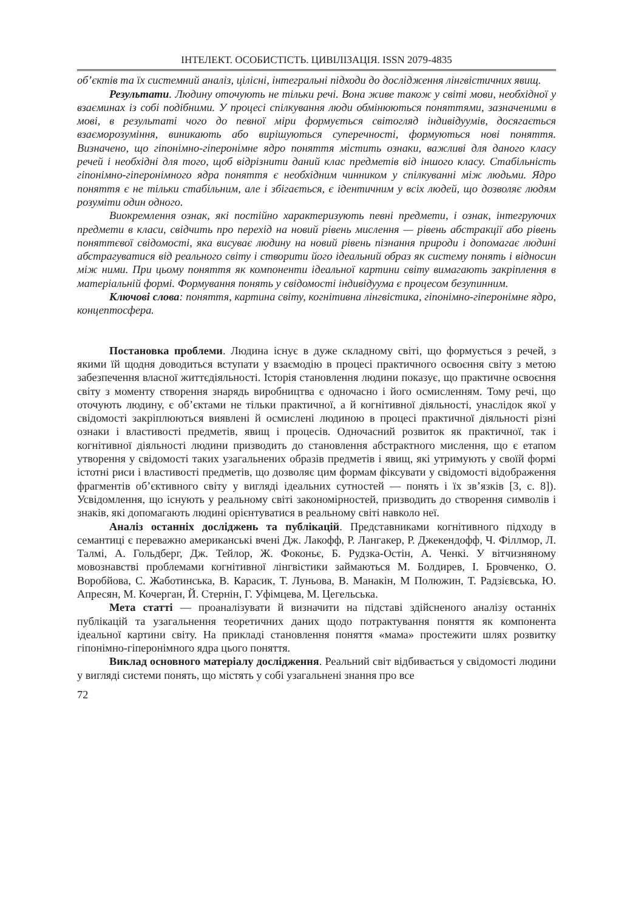ІНТЕЛЕКТ. ОСОБИСТІСТЬ. ЦИВІЛІЗАЦІЯ. ISSN 2079-4835
об’єктів та їх системний аналіз, цілісні, інтегральні підходи до дослідження лінгвістичних явищ.
Результати. Людину оточують не тільки речі. Вона живе також у світі мови, необхідної у взаєминах із собі подібними. У процесі спілкування люди обмінюються поняттями, зазначеними в мові, в результаті чого до певної міри формується світогляд індивідуумів, досягається взаєморозуміння, виникають або вирішуються суперечності, формуються нові поняття. Визначено, що гіпонімно-гіперонімне ядро поняття містить ознаки, важливі для даного класу речей і необхідні для того, щоб відрізнити даний клас предметів від іншого класу. Стабільність гіпонімно-гіперонімного ядра поняття є необхідним чинником у спілкуванні між людьми. Ядро поняття є не тільки стабільним, але і збігається, є ідентичним у всіх людей, що дозволяє людям розуміти один одного.
Виокремлення ознак, які постійно характеризують певні предмети, і ознак, інтегруючих предмети в класи, свідчить про перехід на новий рівень мислення — рівень абстракції або рівень поняттєвої свідомості, яка висуває людину на новий рівень пізнання природи і допомагає людині абстрагуватися від реального світу і створити його ідеальний образ як систему понять і відносин між ними. При цьому поняття як компоненти ідеальної картини світу вимагають закріплення в матеріальній формі. Формування понять у свідомості індивідуума є процесом безупинним.
Ключові слова: поняття, картина світу, когнітивна лінгвістика, гіпонімно-гіперонімне ядро, концептосфера.
Постановка проблеми. Людина існує в дуже складному світі, що формується з речей, з якими їй щодня доводиться вступати у взаємодію в процесі практичного освоєння світу з метою забезпечення власної життєдіяльності. Історія становлення людини показує, що практичне освоєння світу з моменту створення знарядь виробництва є одночасно і його осмисленням. Тому речі, що оточують людину, є об’єктами не тільки практичної, а й когнітивної діяльності, унаслідок якої у свідомості закріплюються виявлені й осмислені людиною в процесі практичної діяльності різні ознаки і властивості предметів, явищ і процесів. Одночасний розвиток як практичної, так і когнітивної діяльності людини призводить до становлення абстрактного мислення, що є етапом утворення у свідомості таких узагальнених образів предметів і явищ, які утримують у своїй формі істотні риси і властивості предметів, що дозволяє цим формам фіксувати у свідомості відображення фрагментів об’єктивного світу у вигляді ідеальних сутностей — понять і їх зв’язків [3, с. 8]). Усвідомлення, що існують у реальному світі закономірностей, призводить до створення символів і знаків, які допомагають людині орієнтуватися в реальному світі навколо неї.
Аналіз останніх досліджень та публікацій. Представниками когнітивного підходу в семантиці є переважно американські вчені Дж. Лакофф, Р. Лангакер, Р. Джекендофф, Ч. Філлмор, Л. Талмі, А. Гольдберг, Дж. Тейлор, Ж. Фоконьє, Б. Рудзка-Остін, А. Ченкі. У вітчизняному мовознавстві проблемами когнітивної лінгвістики займаються М. Болдирев, І. Бровченко, О. Воробйова, С. Жаботинська, В. Карасик, Т. Луньова, В. Манакін, М Полюжин, Т. Радзієвська, Ю. Апресян, М. Кочерган, Й. Стернін, Г. Уфімцева, М. Цегельська.
Мета статті — проаналізувати й визначити на підставі здійсненого аналізу останніх публікацій та узагальнення теоретичних даних щодо потрактування поняття як компонента ідеальної картини світу. На прикладі становлення поняття «мама» простежити шлях розвитку гіпонімно-гіперонімного ядра цього поняття.
Виклад основного матеріалу дослідження. Реальний світ відбивається у свідомості людини у вигляді системи понять, що містять у собі узагальнені знання про все
72